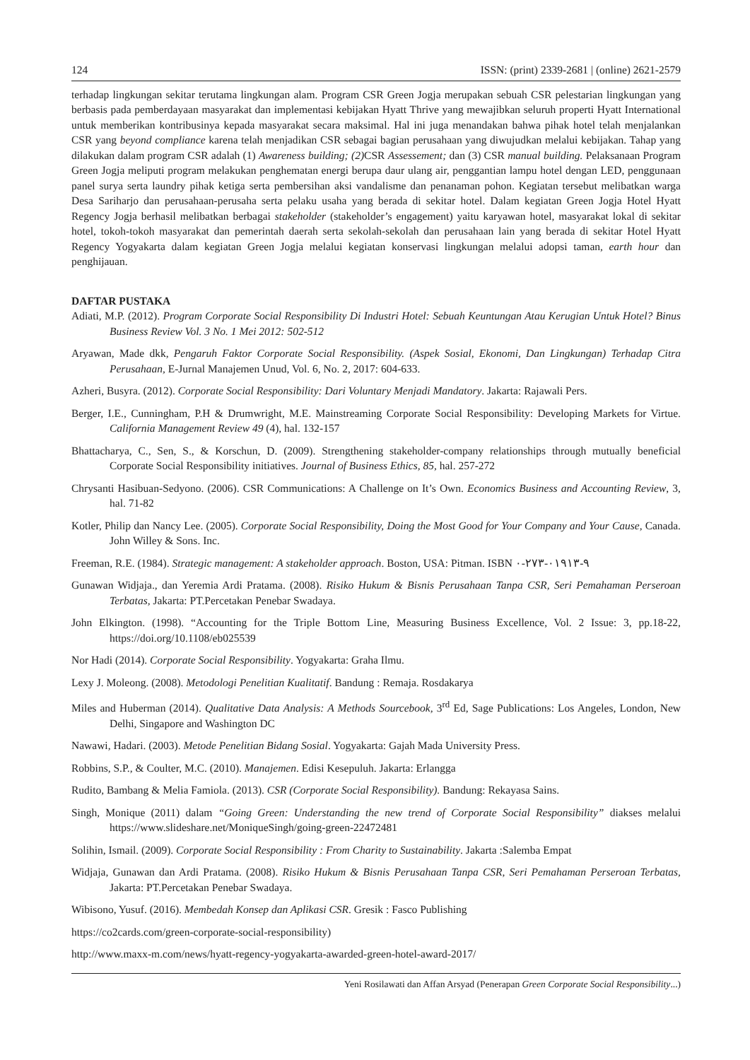124 ISSN: (print) 2339-2681 | (online) 2621-2579
terhadap lingkungan sekitar terutama lingkungan alam. Program CSR Green Jogja merupakan sebuah CSR pelestarian lingkungan yang berbasis pada pemberdayaan masyarakat dan implementasi kebijakan Hyatt Thrive yang mewajibkan seluruh properti Hyatt International untuk memberikan kontribusinya kepada masyarakat secara maksimal. Hal ini juga menandakan bahwa pihak hotel telah menjalankan CSR yang beyond compliance karena telah menjadikan CSR sebagai bagian perusahaan yang diwujudkan melalui kebijakan. Tahap yang dilakukan dalam program CSR adalah (1) Awareness building; (2) CSR Assessement; dan (3) CSR manual building. Pelaksanaan Program Green Jogja meliputi program melakukan penghematan energi berupa daur ulang air, penggantian lampu hotel dengan LED, penggunaan panel surya serta laundry pihak ketiga serta pembersihan aksi vandalisme dan penanaman pohon. Kegiatan tersebut melibatkan warga Desa Sariharjo dan perusahaan-perusaha serta pelaku usaha yang berada di sekitar hotel. Dalam kegiatan Green Jogja Hotel Hyatt Regency Jogja berhasil melibatkan berbagai stakeholder (stakeholder’s engagement) yaitu karyawan hotel, masyarakat lokal di sekitar hotel, tokoh-tokoh masyarakat dan pemerintah daerah serta sekolah-sekolah dan perusahaan lain yang berada di sekitar Hotel Hyatt Regency Yogyakarta dalam kegiatan Green Jogja melalui kegiatan konservasi lingkungan melalui adopsi taman, earth hour dan penghijauan.
DAFTAR PUSTAKA
Adiati, M.P. (2012). Program Corporate Social Responsibility Di Industri Hotel: Sebuah Keuntungan Atau Kerugian Untuk Hotel? Binus Business Review Vol. 3 No. 1 Mei 2012: 502-512
Aryawan, Made dkk, Pengaruh Faktor Corporate Social Responsibility. (Aspek Sosial, Ekonomi, Dan Lingkungan) Terhadap Citra Perusahaan, E-Jurnal Manajemen Unud, Vol. 6, No. 2, 2017: 604-633.
Azheri, Busyra. (2012). Corporate Social Responsibility: Dari Voluntary Menjadi Mandatory. Jakarta: Rajawali Pers.
Berger, I.E., Cunningham, P.H & Drumwright, M.E. Mainstreaming Corporate Social Responsibility: Developing Markets for Virtue. California Management Review 49 (4), hal. 132-157
Bhattacharya, C., Sen, S., & Korschun, D. (2009). Strengthening stakeholder-company relationships through mutually beneficial Corporate Social Responsibility initiatives. Journal of Business Ethics, 85, hal. 257-272
Chrysanti Hasibuan-Sedyono. (2006). CSR Communications: A Challenge on It’s Own. Economics Business and Accounting Review, 3, hal. 71-82
Kotler, Philip dan Nancy Lee. (2005). Corporate Social Responsibility, Doing the Most Good for Your Company and Your Cause, Canada. John Willey & Sons. Inc.
Freeman, R.E. (1984). Strategic management: A stakeholder approach. Boston, USA: Pitman. ISBN ٩-٠١٩١٣-٢٧٣-٠
Gunawan Widjaja., dan Yeremia Ardi Pratama. (2008). Risiko Hukum & Bisnis Perusahaan Tanpa CSR, Seri Pemahaman Perseroan Terbatas, Jakarta: PT.Percetakan Penebar Swadaya.
John Elkington. (1998). “Accounting for the Triple Bottom Line, Measuring Business Excellence, Vol. 2 Issue: 3, pp.18-22, https://doi.org/10.1108/eb025539
Nor Hadi (2014). Corporate Social Responsibility. Yogyakarta: Graha Ilmu.
Lexy J. Moleong. (2008). Metodologi Penelitian Kualitatif. Bandung : Remaja. Rosdakarya
Miles and Huberman (2014). Qualitative Data Analysis: A Methods Sourcebook, 3<sup>rd</sup> Ed, Sage Publications: Los Angeles, London, New Delhi, Singapore and Washington DC
Nawawi, Hadari. (2003). Metode Penelitian Bidang Sosial. Yogyakarta: Gajah Mada University Press.
Robbins, S.P., & Coulter, M.C. (2010). Manajemen. Edisi Kesepuluh. Jakarta: Erlangga
Rudito, Bambang & Melia Famiola. (2013). CSR (Corporate Social Responsibility). Bandung: Rekayasa Sains.
Singh, Monique (2011) dalam “Going Green: Understanding the new trend of Corporate Social Responsibility” diakses melalui https://www.slideshare.net/MoniqueSingh/going-green-22472481
Solihin, Ismail. (2009). Corporate Social Responsibility : From Charity to Sustainability. Jakarta :Salemba Empat
Widjaja, Gunawan dan Ardi Pratama. (2008). Risiko Hukum & Bisnis Perusahaan Tanpa CSR, Seri Pemahaman Perseroan Terbatas, Jakarta: PT.Percetakan Penebar Swadaya.
Wibisono, Yusuf. (2016). Membedah Konsep dan Aplikasi CSR. Gresik : Fasco Publishing
https://co2cards.com/green-corporate-social-responsibility)
http://www.maxx-m.com/news/hyatt-regency-yogyakarta-awarded-green-hotel-award-2017/
Yeni Rosilawati dan Affan Arsyad (Penerapan Green Corporate Social Responsibility...)